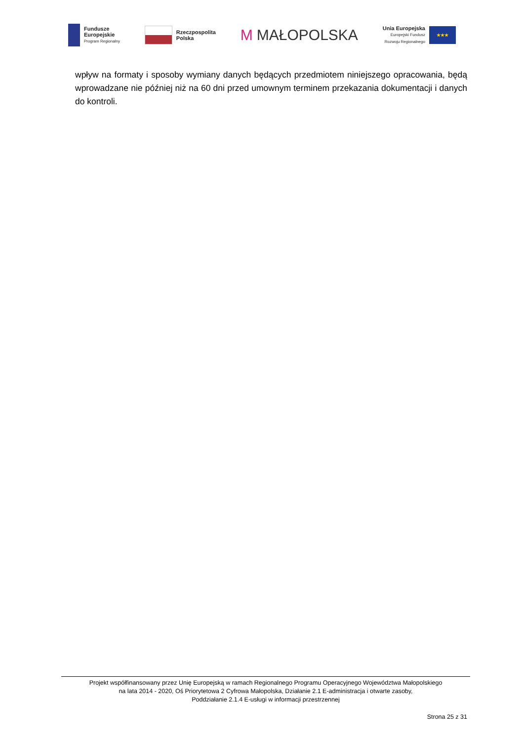Fundusze
Europejskie
Program Regionalny
Rzeczpospolita
Polska
M MAŁOPOLSKA
Unia Europejska
Europejski Fundusz
Rozwoju Regionalnego
★★★
wpływ na formaty i sposoby wymiany danych będących przedmiotem niniejszego opracowania, będą wprowadzane nie później niż na 60 dni przed umownym terminem przekazania dokumentacji i danych do kontroli.
Projekt współfinansowany przez Unię Europejską w ramach Regionalnego Programu Operacyjnego Województwa Małopolskiego
na lata 2014 - 2020, Oś Priorytetowa 2 Cyfrowa Małopolska, Działanie 2.1 E-administracja i otwarte zasoby,
Poddziałanie 2.1.4 E-usługi w informacji przestrzennej
Strona 25 z 31